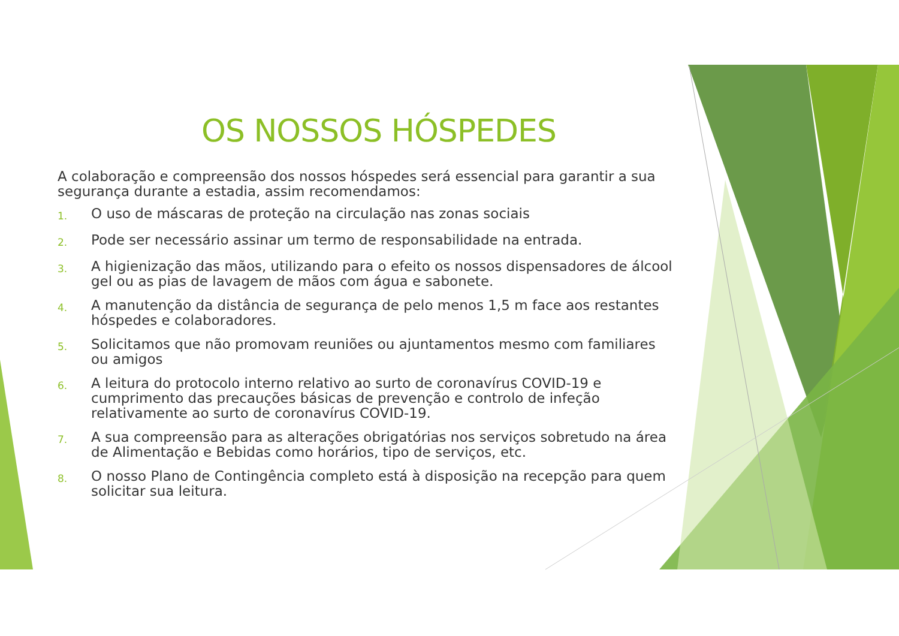OS NOSSOS HÓSPEDES
A colaboração e compreensão dos nossos hóspedes será essencial para garantir a sua segurança durante a estadia, assim recomendamos:
1. O uso de máscaras de proteção na circulação nas zonas sociais
2. Pode ser necessário assinar um termo de responsabilidade na entrada.
3. A higienização das mãos, utilizando para o efeito os nossos dispensadores de álcool gel ou as pias de lavagem de mãos com água e sabonete.
4. A manutenção da distância de segurança de pelo menos 1,5 m face aos restantes hóspedes e colaboradores.
5. Solicitamos que não promovam reuniões ou ajuntamentos mesmo com familiares ou amigos
6. A leitura do protocolo interno relativo ao surto de coronavírus COVID-19 e cumprimento das precauções básicas de prevenção e controlo de infeção relativamente ao surto de coronavírus COVID-19.
7. A sua compreensão para as alterações obrigatórias nos serviços sobretudo na área de Alimentação e Bebidas como horários, tipo de serviços, etc.
8. O nosso Plano de Contingência completo está à disposição na recepção para quem solicitar sua leitura.